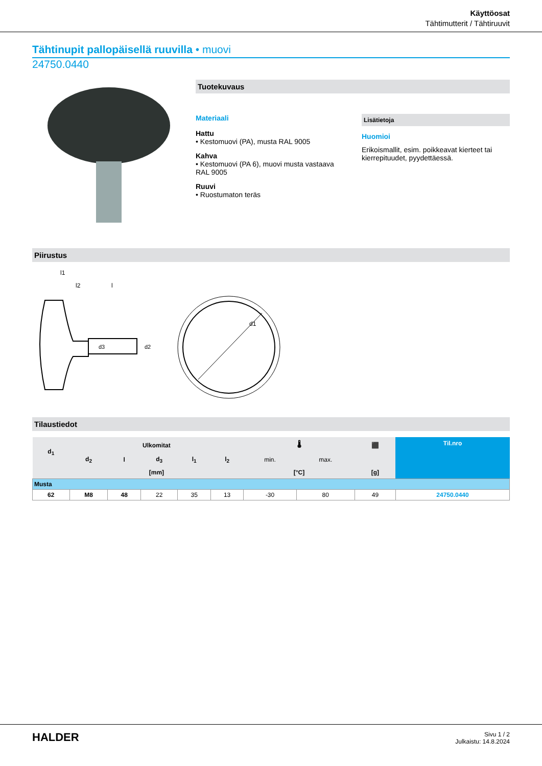Käyttöosat
Tähtimutterit / Tähtiruuvit
Tähtinupit pallopäisellä ruuvilla • muovi
24750.0440
Tuotekuvaus
Materiaali
Hattu
• Kestomuovi (PA), musta RAL 9005
Kahva
• Kestomuovi (PA 6), muovi musta vastaava RAL 9005
Ruuvi
• Ruostumaton teräs
Lisätietoja
Huomioi
Erikoismallit, esim. poikkeavat kierteet tai kierrepituudet, pyydettäessä.
Piirustus
l1
l2
l
d3
d2
d1
Tilaustiedot
| d<sub>1</sub> | Ulkomitat | | | | | 🌡 | | ⬛ | Til.nro |
| --- | --- | --- | --- | --- | --- | --- | --- | --- | --- |
| | d<sub>2</sub> | l | d<sub>3</sub> | l<sub>1</sub> | l<sub>2</sub> | min. | max. | | |
| | [mm] | | | | | [°C] | | [g] | |
| Musta | | | | | | | | | |
| 62 | M8 | 48 | 22 | 35 | 13 | -30 | 80 | 49 | 24750.0440 |
HALDER
Sivu 1 / 2
Julkaistu: 14.8.2024